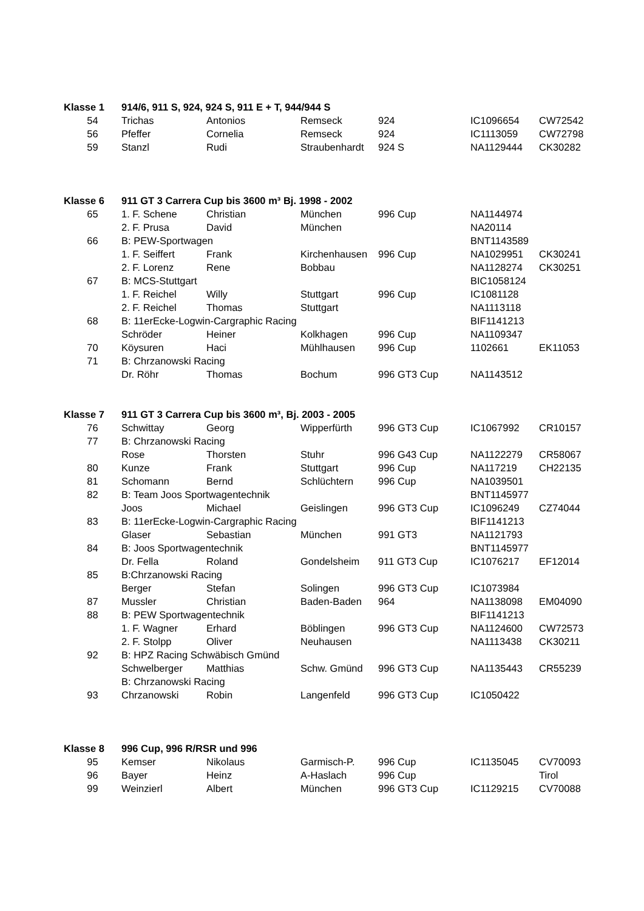| Klasse 1 | 914/6, 911 S, 924, 924 S, 911 E + T, 944/944 S | | | | | |
| --- | --- | --- | --- | --- | --- | --- |
| 54 | Trichas | Antonios | Remseck | 924 | IC1096654 | CW72542 |
| 56 | Pfeffer | Cornelia | Remseck | 924 | IC1113059 | CW72798 |
| 59 | Stanzl | Rudi | Straubenhardt | 924 S | NA1129444 | CK30282 |
| Klasse 6 | 911 GT 3 Carrera Cup bis 3600 m³ Bj. 1998 - 2002 | | | | | |
| 65 | 1. F. Schene | Christian | München | 996 Cup | NA1144974 | |
| | 2. F. Prusa | David | München | | NA20114 | |
| 66 | B: PEW-Sportwagen | | | | BNT1143589 | |
| | 1. F. Seiffert | Frank | Kirchenhausen | 996 Cup | NA1029951 | CK30241 |
| | 2. F. Lorenz | Rene | Bobbau | | NA1128274 | CK30251 |
| 67 | B: MCS-Stuttgart | | | | BIC1058124 | |
| | 1. F. Reichel | Willy | Stuttgart | 996 Cup | IC1081128 | |
| | 2. F. Reichel | Thomas | Stuttgart | | NA1113118 | |
| 68 | B: 11erEcke-Logwin-Cargraphic Racing | | | | BIF1141213 | |
| | Schröder | Heiner | Kolkhagen | 996 Cup | NA1109347 | |
| 70 | Köysuren | Haci | Mühlhausen | 996 Cup | 1102661 | EK11053 |
| 71 | B: Chrzanowski Racing | | | | | |
| | Dr. Röhr | Thomas | Bochum | 996 GT3 Cup | NA1143512 | |
| Klasse 7 | 911 GT 3 Carrera Cup bis 3600 m³, Bj. 2003 - 2005 | | | | | |
| 76 | Schwittay | Georg | Wipperfürth | 996 GT3 Cup | IC1067992 | CR10157 |
| 77 | B: Chrzanowski Racing | | | | | |
| | Rose | Thorsten | Stuhr | 996 G43 Cup | NA1122279 | CR58067 |
| 80 | Kunze | Frank | Stuttgart | 996 Cup | NA117219 | CH22135 |
| 81 | Schomann | Bernd | Schlüchtern | 996 Cup | NA1039501 | |
| 82 | B: Team Joos Sportwagentechnik | | | | BNT1145977 | |
| | Joos | Michael | Geislingen | 996 GT3 Cup | IC1096249 | CZ74044 |
| 83 | B: 11erEcke-Logwin-Cargraphic Racing | | | | BIF1141213 | |
| | Glaser | Sebastian | München | 991 GT3 | NA1121793 | |
| 84 | B: Joos Sportwagentechnik | | | | BNT1145977 | |
| | Dr. Fella | Roland | Gondelsheim | 911 GT3 Cup | IC1076217 | EF12014 |
| 85 | B:Chrzanowski Racing | | | | | |
| | Berger | Stefan | Solingen | 996 GT3 Cup | IC1073984 | |
| 87 | Mussler | Christian | Baden-Baden | 964 | NA1138098 | EM04090 |
| 88 | B: PEW Sportwagentechnik | | | | BIF1141213 | |
| | 1. F. Wagner | Erhard | Böblingen | 996 GT3 Cup | NA1124600 | CW72573 |
| | 2. F. Stolpp | Oliver | Neuhausen | | NA1113438 | CK30211 |
| 92 | B: HPZ Racing Schwäbisch Gmünd | | | | | |
| | Schwelberger | Matthias | Schw. Gmünd | 996 GT3 Cup | NA1135443 | CR55239 |
| | B: Chrzanowski Racing | | | | | |
| 93 | Chrzanowski | Robin | Langenfeld | 996 GT3 Cup | IC1050422 | |
| Klasse 8 | 996 Cup, 996 R/RSR und 996 | | | | | |
| 95 | Kemser | Nikolaus | Garmisch-P. | 996 Cup | IC1135045 | CV70093 |
| 96 | Bayer | Heinz | A-Haslach | 996 Cup | | Tirol |
| 99 | Weinzierl | Albert | München | 996 GT3 Cup | IC1129215 | CV70088 |